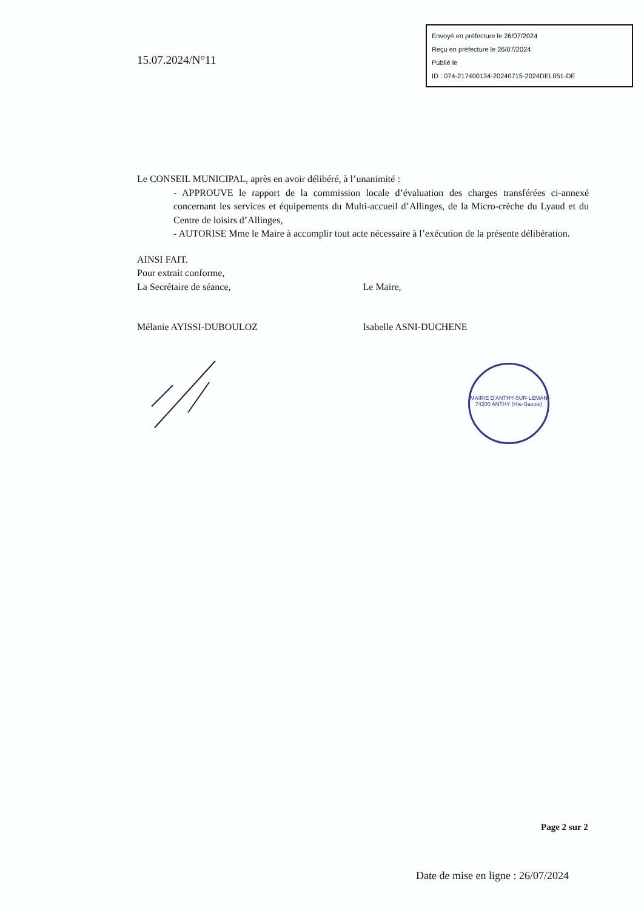Envoyé en préfecture le 26/07/2024
Reçu en préfecture le 26/07/2024
Publié le
ID : 074-217400134-20240715-2024DEL051-DE
15.07.2024/N°11
Le CONSEIL MUNICIPAL, après en avoir délibéré, à l’unanimité :
- APPROUVE le rapport de la commission locale d’évaluation des charges transférées ci-annexé concernant les services et équipements du Multi-accueil d’Allinges, de la Micro-crèche du Lyaud et du Centre de loisirs d’Allinges,
- AUTORISE Mme le Maire à accomplir tout acte nécessaire à l’exécution de la présente délibération.
AINSI FAIT.
Pour extrait conforme,
La Secrétaire de séance, Le Maire,
Mélanie AYISSI-DUBOULOZ Isabelle ASNI-DUCHENE
MAIRIE D'ANTHY-SUR-LEMAN
74200 ANTHY (Hte-Savoie)
Page 2 sur 2
Date de mise en ligne : 26/07/2024